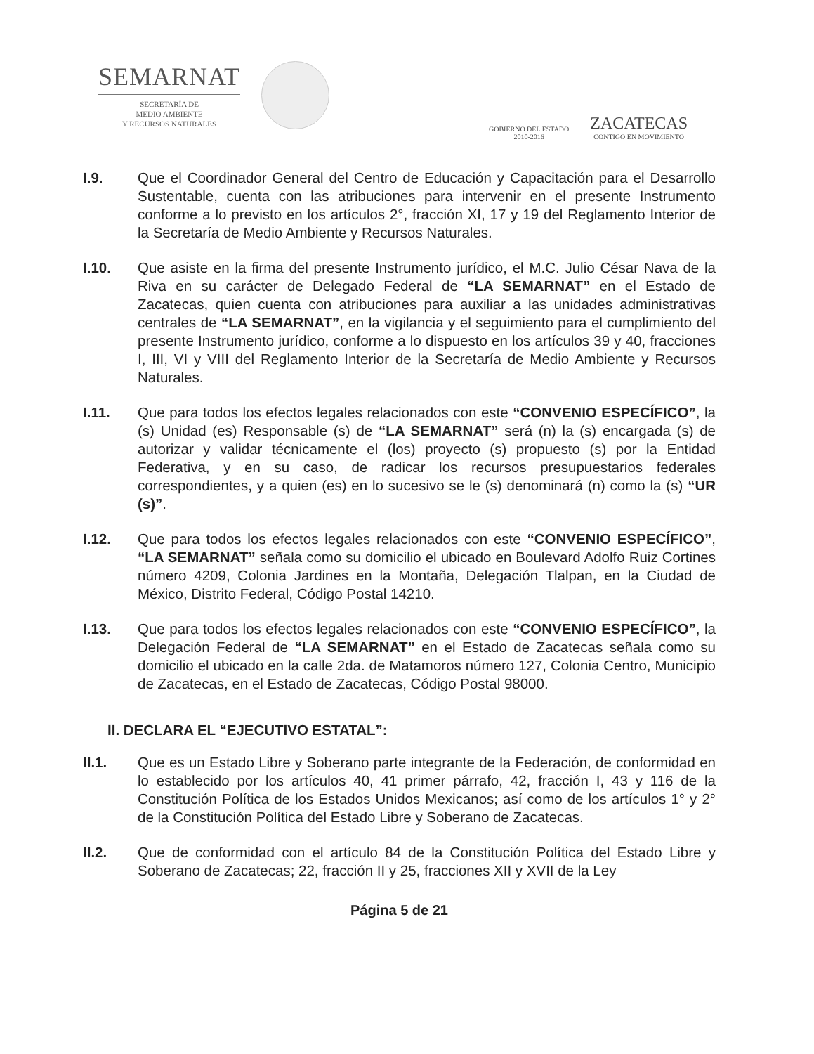SEMARNAT
SECRETARÍA DE
MEDIO AMBIENTE
Y RECURSOS NATURALES
GOBIERNO DEL ESTADO
2010-2016
ZACATECAS
CONTIGO EN MOVIMIENTO
I.9. Que el Coordinador General del Centro de Educación y Capacitación para el Desarrollo Sustentable, cuenta con las atribuciones para intervenir en el presente Instrumento conforme a lo previsto en los artículos 2°, fracción XI, 17 y 19 del Reglamento Interior de la Secretaría de Medio Ambiente y Recursos Naturales.
I.10. Que asiste en la firma del presente Instrumento jurídico, el M.C. Julio César Nava de la Riva en su carácter de Delegado Federal de “LA SEMARNAT” en el Estado de Zacatecas, quien cuenta con atribuciones para auxiliar a las unidades administrativas centrales de “LA SEMARNAT”, en la vigilancia y el seguimiento para el cumplimiento del presente Instrumento jurídico, conforme a lo dispuesto en los artículos 39 y 40, fracciones I, III, VI y VIII del Reglamento Interior de la Secretaría de Medio Ambiente y Recursos Naturales.
I.11. Que para todos los efectos legales relacionados con este “CONVENIO ESPECÍFICO”, la (s) Unidad (es) Responsable (s) de “LA SEMARNAT” será (n) la (s) encargada (s) de autorizar y validar técnicamente el (los) proyecto (s) propuesto (s) por la Entidad Federativa, y en su caso, de radicar los recursos presupuestarios federales correspondientes, y a quien (es) en lo sucesivo se le (s) denominará (n) como la (s) “UR (s)”.
I.12. Que para todos los efectos legales relacionados con este “CONVENIO ESPECÍFICO”, “LA SEMARNAT” señala como su domicilio el ubicado en Boulevard Adolfo Ruiz Cortines número 4209, Colonia Jardines en la Montaña, Delegación Tlalpan, en la Ciudad de México, Distrito Federal, Código Postal 14210.
I.13. Que para todos los efectos legales relacionados con este “CONVENIO ESPECÍFICO”, la Delegación Federal de “LA SEMARNAT” en el Estado de Zacatecas señala como su domicilio el ubicado en la calle 2da. de Matamoros número 127, Colonia Centro, Municipio de Zacatecas, en el Estado de Zacatecas, Código Postal 98000.
II. DECLARA EL “EJECUTIVO ESTATAL”:
II.1. Que es un Estado Libre y Soberano parte integrante de la Federación, de conformidad en lo establecido por los artículos 40, 41 primer párrafo, 42, fracción I, 43 y 116 de la Constitución Política de los Estados Unidos Mexicanos; así como de los artículos 1° y 2° de la Constitución Política del Estado Libre y Soberano de Zacatecas.
II.2. Que de conformidad con el artículo 84 de la Constitución Política del Estado Libre y Soberano de Zacatecas; 22, fracción II y 25, fracciones XII y XVII de la Ley
Página 5 de 21